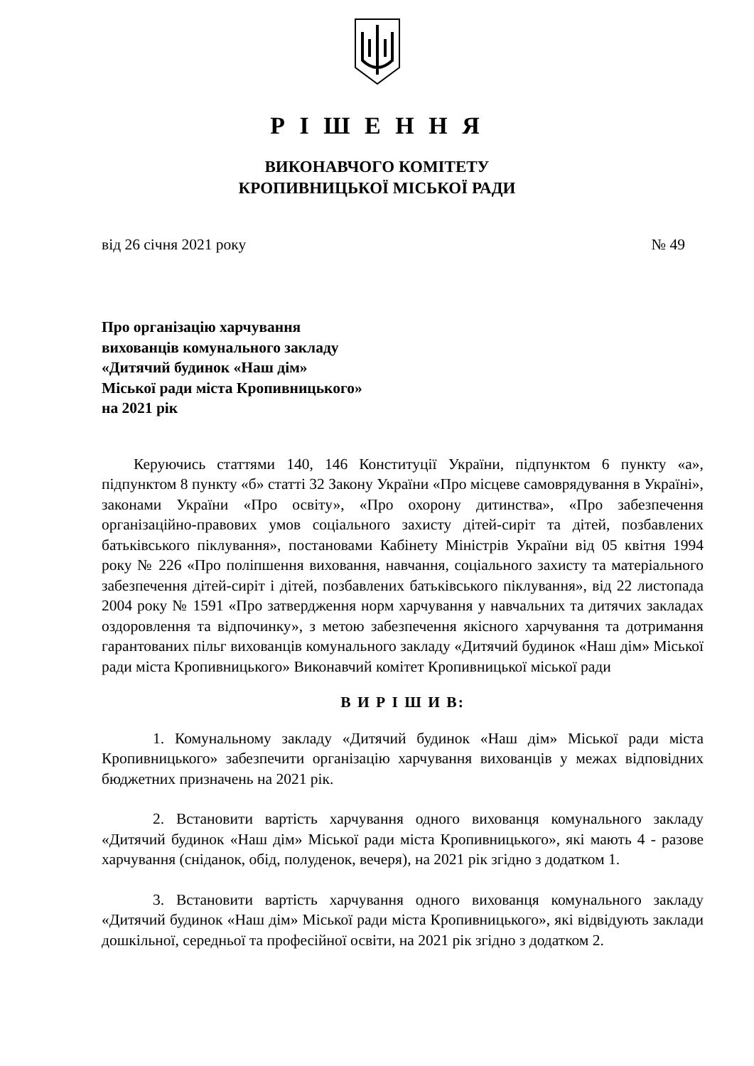Р І Ш Е Н Н Я
ВИКОНАВЧОГО КОМІТЕТУ
КРОПИВНИЦЬКОЇ МІСЬКОЇ РАДИ
від 26 січня 2021 року № 49
Про організацію харчування
вихованців комунального закладу
«Дитячий будинок «Наш дім»
Міської ради міста Кропивницького»
на 2021 рік
Керуючись статтями 140, 146 Конституції України, підпунктом 6 пункту «а», підпунктом 8 пункту «б» статті 32 Закону України «Про місцеве самоврядування в Україні», законами України «Про освіту», «Про охорону дитинства», «Про забезпечення організаційно-правових умов соціального захисту дітей-сиріт та дітей, позбавлених батьківського піклування», постановами Кабінету Міністрів України від 05 квітня 1994 року № 226 «Про поліпшення виховання, навчання, соціального захисту та матеріального забезпечення дітей-сиріт і дітей, позбавлених батьківського піклування», від 22 листопада 2004 року № 1591 «Про затвердження норм харчування у навчальних та дитячих закладах оздоровлення та відпочинку», з метою забезпечення якісного харчування та дотримання гарантованих пільг вихованців комунального закладу «Дитячий будинок «Наш дім» Міської ради міста Кропивницького» Виконавчий комітет Кропивницької міської ради
В И Р І Ш И В:
1. Комунальному закладу «Дитячий будинок «Наш дім» Міської ради міста Кропивницького» забезпечити організацію харчування вихованців у межах відповідних бюджетних призначень на 2021 рік.
2. Встановити вартість харчування одного вихованця комунального закладу «Дитячий будинок «Наш дім» Міської ради міста Кропивницького», які мають 4 - разове харчування (сніданок, обід, полуденок, вечеря), на 2021 рік згідно з додатком 1.
3. Встановити вартість харчування одного вихованця комунального закладу «Дитячий будинок «Наш дім» Міської ради міста Кропивницького», які відвідують заклади дошкільної, середньої та професійної освіти, на 2021 рік згідно з додатком 2.